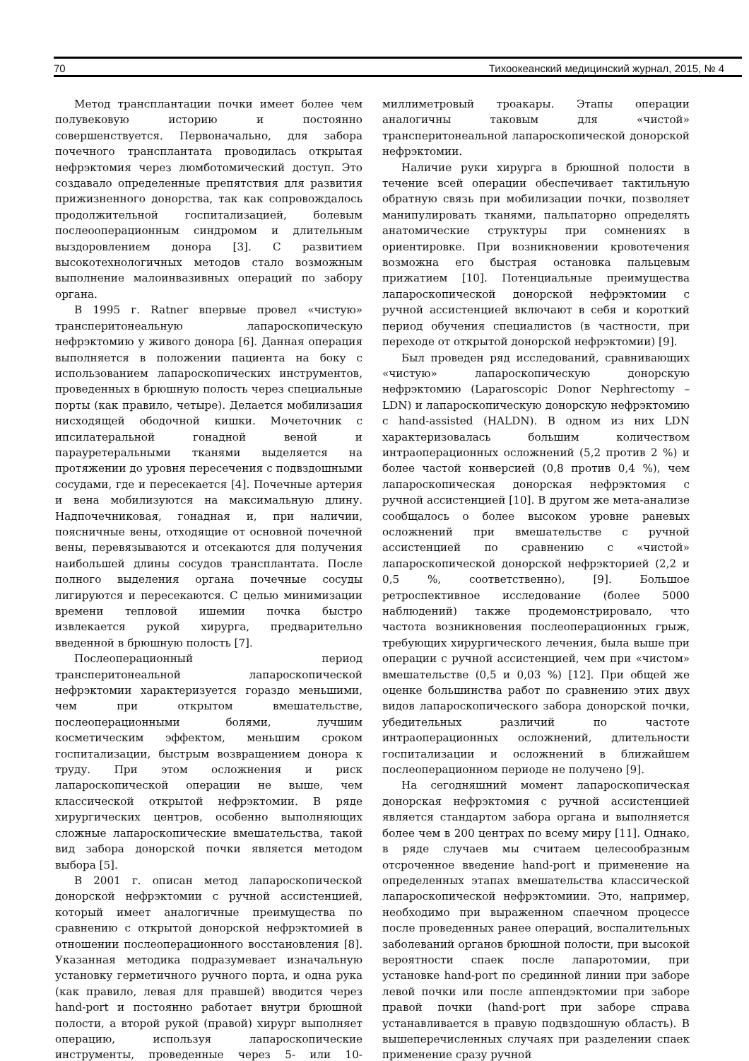70 Тихоокеанский медицинский журнал, 2015, № 4
Метод трансплантации почки имеет более чем полувековую историю и постоянно совершенствуется. Первоначально, для забора почечного трансплантата проводилась открытая нефрэктомия через люмботомический доступ. Это создавало определенные препятствия для развития прижизненного донорства, так как сопровождалось продолжительной госпитализацией, болевым послеооперационным синдромом и длительным выздоровлением донора [3]. С развитием высокотехнологичных методов стало возможным выполнение малоинвазивных операций по забору органа.
В 1995 г. Ratner впервые провел «чистую» трансперитонеальную лапароскопическую нефрэктомию у живого донора [6]. Данная операция выполняется в положении пациента на боку с использованием лапароскопических инструментов, проведенных в брюшную полость через специальные порты (как правило, четыре). Делается мобилизация нисходящей ободочной кишки. Мочеточник с ипсилатеральной гонадной веной и парауретеральными тканями выделяется на протяжении до уровня пересечения с подвздошными сосудами, где и пересекается [4]. Почечные артерия и вена мобилизуются на максимальную длину. Надпочечниковая, гонадная и, при наличии, поясничные вены, отходящие от основной почечной вены, перевязываются и отсекаются для получения наибольшей длины сосудов трансплантата. После полного выделения органа почечные сосуды лигируются и пересекаются. С целью минимизации времени тепловой ишемии почка быстро извлекается рукой хирурга, предварительно введенной в брюшную полость [7].
Послеоперационный период трансперитонеальной лапароскопической нефрэктомии характеризуется гораздо меньшими, чем при открытом вмешательстве, послеоперационными болями, лучшим косметическим эффектом, меньшим сроком госпитализации, быстрым возвращением донора к труду. При этом осложнения и риск лапароскопической операции не выше, чем классической открытой нефрэктомии. В ряде хирургических центров, особенно выполняющих сложные лапароскопические вмешательства, такой вид забора донорской почки является методом выбора [5].
В 2001 г. описан метод лапароскопической донорской нефрэктомии с ручной ассистенцией, который имеет аналогичные преимущества по сравнению с открытой донорской нефрэктомией в отношении послеоперационного восстановления [8]. Указанная методика подразумевает изначальную установку герметичного ручного порта, и одна рука (как правило, левая для правшей) вводится через hand-port и постоянно работает внутри брюшной полости, а второй рукой (правой) хирург выполняет операцию, используя лапароскопические инструменты, проведенные через 5- или 10-миллиметровый троакары. Этапы операции аналогичны таковым для «чистой» трансперитонеальной лапароскопической донорской нефрэктомии.
Наличие руки хирурга в брюшной полости в течение всей операции обеспечивает тактильную обратную связь при мобилизации почки, позволяет манипулировать тканями, пальпаторно определять анатомические структуры при сомнениях в ориентировке. При возникновении кровотечения возможна его быстрая остановка пальцевым прижатием [10]. Потенциальные преимущества лапароскопической донорской нефрэктомии с ручной ассистенцией включают в себя и короткий период обучения специалистов (в частности, при переходе от открытой донорской нефрэктомии) [9].
Был проведен ряд исследований, сравнивающих «чистую» лапароскопическую донорскую нефрэктомию (Laparoscopic Donor Nephrectomy – LDN) и лапароскопическую донорскую нефрэктомию с hand-assisted (HALDN). В одном из них LDN характеризовалась большим количеством интраоперационных осложнений (5,2 против 2 %) и более частой конверсией (0,8 против 0,4 %), чем лапароскопическая донорская нефрэктомия с ручной ассистенцией [10]. В другом же мета-анализе сообщалось о более высоком уровне раневых осложнений при вмешательстве с ручной ассистенцией по сравнению с «чистой» лапароскопической донорской нефрэкторией (2,2 и 0,5 %, соответственно), [9]. Большое ретроспективное исследование (более 5000 наблюдений) также продемонстрировало, что частота возникновения послеоперационных грыж, требующих хирургического лечения, была выше при операции с ручной ассистенцией, чем при «чистом» вмешательстве (0,5 и 0,03 %) [12]. При общей же оценке большинства работ по сравнению этих двух видов лапароскопического забора донорской почки, убедительных различий по частоте интраоперационных осложнений, длительности госпитализации и осложнений в ближайшем послеоперационном периоде не получено [9].
На сегодняшний момент лапароскопическая донорская нефрэктомия с ручной ассистенцией является стандартом забора органа и выполняется более чем в 200 центрах по всему миру [11]. Однако, в ряде случаев мы считаем целесообразным отсроченное введение hand-port и применение на определенных этапах вмешательства классической лапароскопической нефрэктомиии. Это, например, необходимо при выраженном спаечном процессе после проведенных ранее операций, воспалительных заболеваний органов брюшной полости, при высокой вероятности спаек после лапаротомии, при установке hand-port по срединной линии при заборе левой почки или после аппендэктомии при заборе правой почки (hand-port при заборе справа устанавливается в правую подвздошную область). В вышеперечисленных случаях при разделении спаек применение сразу ручной